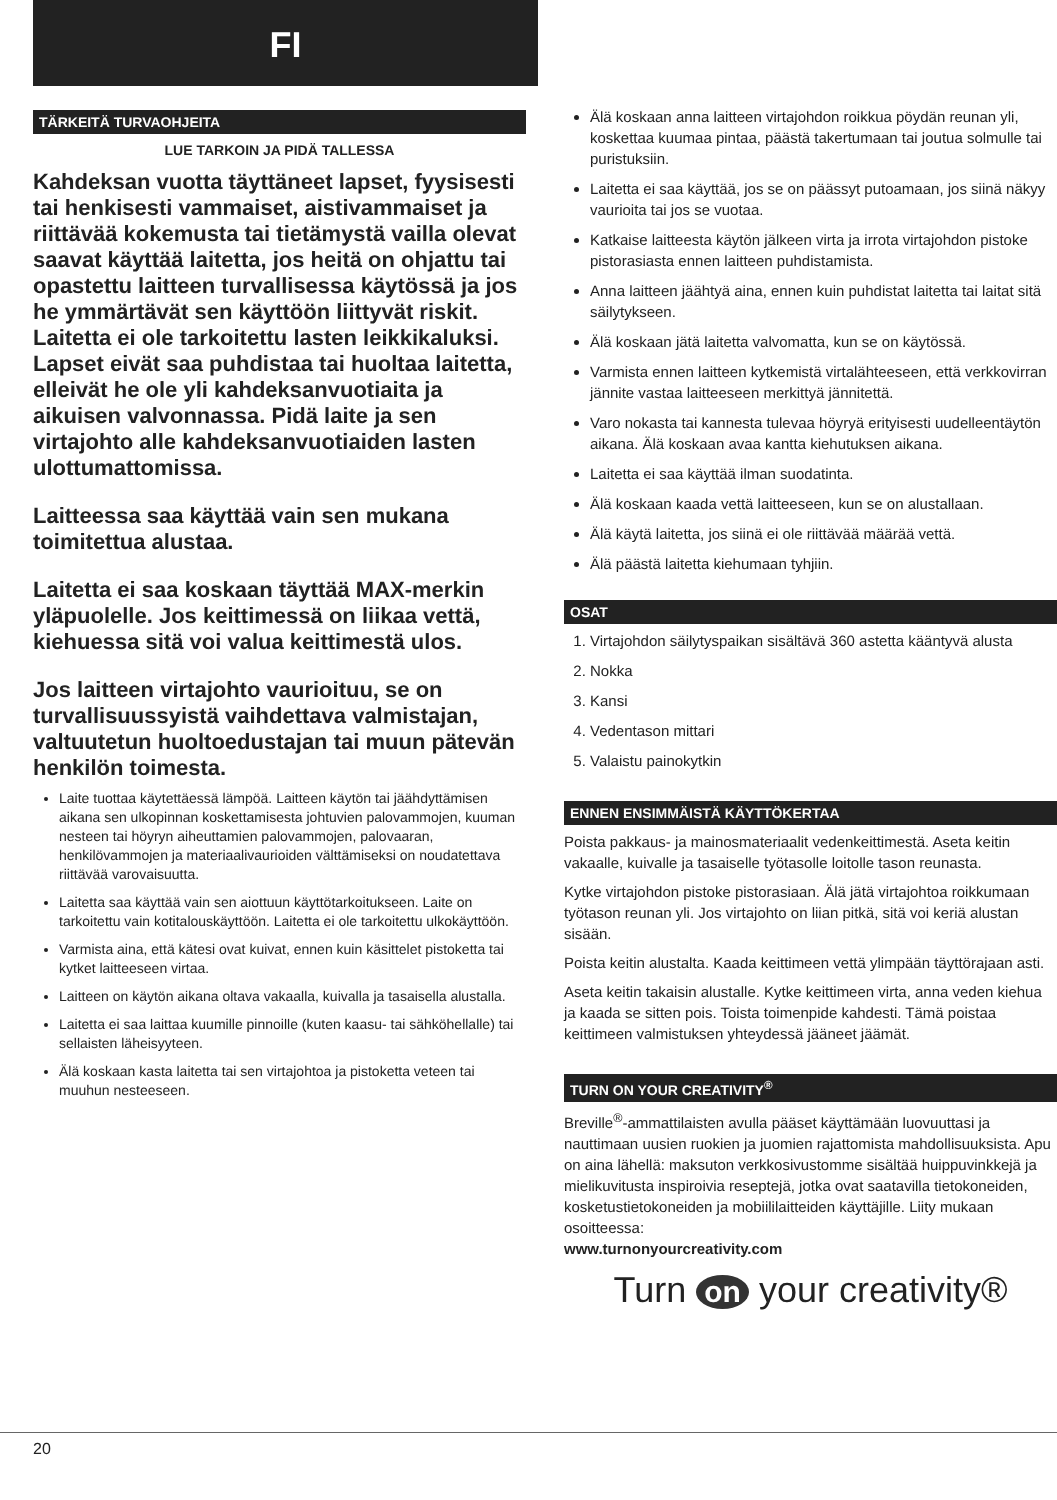FI
TÄRKEITÄ TURVAOHJEITA
LUE TARKOIN JA PIDÄ TALLESSA
Kahdeksan vuotta täyttäneet lapset, fyysisesti tai henkisesti vammaiset, aistivammaiset ja riittävää kokemusta tai tietämystä vailla olevat saavat käyttää laitetta, jos heitä on ohjattu tai opastettu laitteen turvallisessa käytössä ja jos he ymmärtävät sen käyttöön liittyvät riskit. Laitetta ei ole tarkoitettu lasten leikkikaluksi. Lapset eivät saa puhdistaa tai huoltaa laitetta, elleivät he ole yli kahdeksanvuotiaita ja aikuisen valvonnassa. Pidä laite ja sen virtajohto alle kahdeksanvuotiaiden lasten ulottumattomissa.
Laitteessa saa käyttää vain sen mukana toimitettua alustaa.
Laitetta ei saa koskaan täyttää MAX-merkin yläpuolelle. Jos keittimessä on liikaa vettä, kiehuessa sitä voi valua keittimestä ulos.
Jos laitteen virtajohto vaurioituu, se on turvallisuussyistä vaihdettava valmistajan, valtuutetun huoltoedustajan tai muun pätevän henkilön toimesta.
Laite tuottaa käytettäessä lämpöä. Laitteen käytön tai jäähdyttämisen aikana sen ulkopinnan koskettamisesta johtuvien palovammojen, kuuman nesteen tai höyryn aiheuttamien palovammojen, palovaaran, henkilövammojen ja materiaalivaurioiden välttämiseksi on noudatettava riittävää varovaisuutta.
Laitetta saa käyttää vain sen aiottuun käyttötarkoitukseen. Laite on tarkoitettu vain kotitalouskäyttöön. Laitetta ei ole tarkoitettu ulkokäyttöön.
Varmista aina, että kätesi ovat kuivat, ennen kuin käsittelet pistoketta tai kytket laitteeseen virtaa.
Laitteen on käytön aikana oltava vakaalla, kuivalla ja tasaisella alustalla.
Laitetta ei saa laittaa kuumille pinnoille (kuten kaasu- tai sähköhellalle) tai sellaisten läheisyyteen.
Älä koskaan kasta laitetta tai sen virtajohtoa ja pistoketta veteen tai muuhun nesteeseen.
Älä koskaan anna laitteen virtajohdon roikkua pöydän reunan yli, koskettaa kuumaa pintaa, päästä takertumaan tai joutua solmulle tai puristuksiin.
Laitetta ei saa käyttää, jos se on päässyt putoamaan, jos siinä näkyy vaurioita tai jos se vuotaa.
Katkaise laitteesta käytön jälkeen virta ja irrota virtajohdon pistoke pistorasiasta ennen laitteen puhdistamista.
Anna laitteen jäähtyä aina, ennen kuin puhdistat laitetta tai laitat sitä säilytykseen.
Älä koskaan jätä laitetta valvomatta, kun se on käytössä.
Varmista ennen laitteen kytkemistä virtalähteeseen, että verkkovirran jännite vastaa laitteeseen merkittyä jännitettä.
Varo nokasta tai kannesta tulevaa höyryä erityisesti uudelleentäytön aikana. Älä koskaan avaa kantta kiehutuksen aikana.
Laitetta ei saa käyttää ilman suodatinta.
Älä koskaan kaada vettä laitteeseen, kun se on alustallaan.
Älä käytä laitetta, jos siinä ei ole riittävää määrää vettä.
Älä päästä laitetta kiehumaan tyhjiin.
OSAT
1. Virtajohdon säilytyspaikan sisältävä 360 astetta kääntyvä alusta
2. Nokka
3. Kansi
4. Vedentason mittari
5. Valaistu painokytkin
ENNEN ENSIMMÄISTÄ KÄYTTÖKERTAA
Poista pakkaus- ja mainosmateriaalit vedenkeittimestä. Aseta keitin vakaalle, kuivalle ja tasaiselle työtasolle loitolle tason reunasta.
Kytke virtajohdon pistoke pistorasiaan. Älä jätä virtajohtoa roikkumaan työtason reunan yli. Jos virtajohto on liian pitkä, sitä voi keriä alustan sisään.
Poista keitin alustalta. Kaada keittimeen vettä ylimpään täyttörajaan asti.
Aseta keitin takaisin alustalle. Kytke keittimeen virta, anna veden kiehua ja kaada se sitten pois. Toista toimenpide kahdesti. Tämä poistaa keittimeen valmistuksen yhteydessä jääneet jäämät.
TURN ON YOUR CREATIVITY<sup>®</sup>
Breville<sup>®</sup>-ammattilaisten avulla pääset käyttämään luovuuttasi ja nauttimaan uusien ruokien ja juomien rajattomista mahdollisuuksista. Apu on aina lähellä: maksuton verkkosivustomme sisältää huippuvinkkejä ja mielikuvitusta inspiroivia reseptejä, jotka ovat saatavilla tietokoneiden, kosketustietokoneiden ja mobiililaitteiden käyttäjille. Liity mukaan osoitteessa:
www.turnonyourcreativity.com
Turn on your creativity®
20